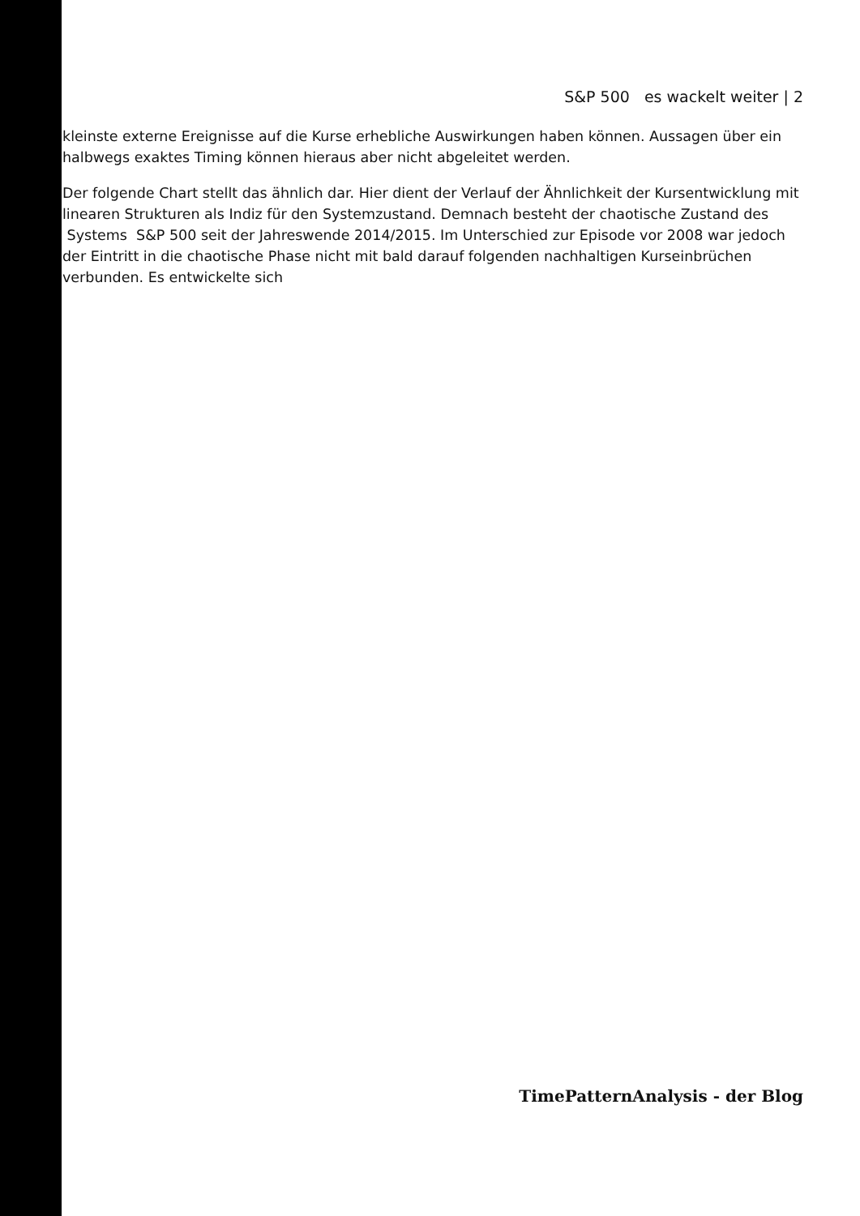S&P 500 es wackelt weiter | 2
kleinste externe Ereignisse auf die Kurse erhebliche Auswirkungen haben können. Aussagen über ein halbwegs exaktes Timing können hieraus aber nicht abgeleitet werden.
Der folgende Chart stellt das ähnlich dar. Hier dient der Verlauf der Ähnlichkeit der Kursentwicklung mit linearen Strukturen als Indiz für den Systemzustand. Demnach besteht der chaotische Zustand des Systems S&P 500 seit der Jahreswende 2014/2015. Im Unterschied zur Episode vor 2008 war jedoch der Eintritt in die chaotische Phase nicht mit bald darauf folgenden nachhaltigen Kurseinbrüchen verbunden. Es entwickelte sich
TimePatternAnalysis - der Blog